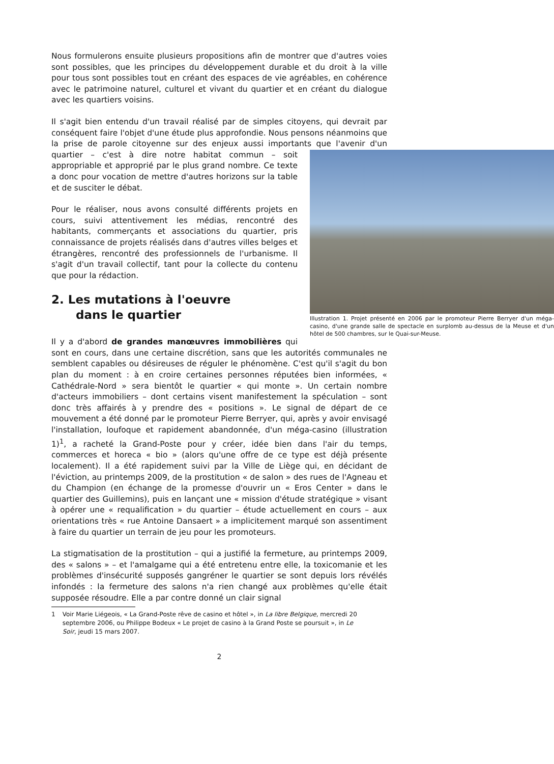Nous formulerons ensuite plusieurs propositions afin de montrer que d'autres voies sont possibles, que les principes du développement durable et du droit à la ville pour tous sont possibles tout en créant des espaces de vie agréables, en cohérence avec le patrimoine naturel, culturel et vivant du quartier et en créant du dialogue avec les quartiers voisins.
Il s'agit bien entendu d'un travail réalisé par de simples citoyens, qui devrait par conséquent faire l'objet d'une étude plus approfondie. Nous pensons néanmoins que la prise de parole citoyenne sur des enjeux aussi importants que l'avenir d'un Illustration 1. Projet présenté en 2006 par le promoteur Pierre Berryer d'un méga-casino, d'une grande salle de spectacle en surplomb au-dessus de la Meuse et d'un hôtel de 500 chambres, sur le Quai-sur-Meuse. quartier – c'est à dire notre habitat commun – soit appropriable et approprié par le plus grand nombre. Ce texte a donc pour vocation de mettre d'autres horizons sur la table et de susciter le débat.
Pour le réaliser, nous avons consulté différents projets en cours, suivi attentivement les médias, rencontré des habitants, commerçants et associations du quartier, pris connaissance de projets réalisés dans d'autres villes belges et étrangères, rencontré des professionnels de l'urbanisme. Il s'agit d'un travail collectif, tant pour la collecte du contenu que pour la rédaction.
2. Les mutations à l'oeuvre
dans le quartier
Il y a d'abord de grandes manœuvres immobilières qui sont en cours, dans une certaine discrétion, sans que les autorités communales ne semblent capables ou désireuses de réguler le phénomène. C'est qu'il s'agit du bon plan du moment : à en croire certaines personnes réputées bien informées, « Cathédrale-Nord » sera bientôt le quartier « qui monte ». Un certain nombre d'acteurs immobiliers – dont certains visent manifestement la spéculation – sont donc très affairés à y prendre des « positions ». Le signal de départ de ce mouvement a été donné par le promoteur Pierre Berryer, qui, après y avoir envisagé l'installation, loufoque et rapidement abandonnée, d'un méga-casino (illustration 1)<sup>1</sup>, a racheté la Grand-Poste pour y créer, idée bien dans l'air du temps, commerces et horeca « bio » (alors qu'une offre de ce type est déjà présente localement). Il a été rapidement suivi par la Ville de Liège qui, en décidant de l'éviction, au printemps 2009, de la prostitution « de salon » des rues de l'Agneau et du Champion (en échange de la promesse d'ouvrir un « Eros Center » dans le quartier des Guillemins), puis en lançant une « mission d'étude stratégique » visant à opérer une « requalification » du quartier – étude actuellement en cours – aux orientations très « rue Antoine Dansaert » a implicitement marqué son assentiment à faire du quartier un terrain de jeu pour les promoteurs.
La stigmatisation de la prostitution – qui a justifié la fermeture, au printemps 2009, des « salons » – et l'amalgame qui a été entretenu entre elle, la toxicomanie et les problèmes d'insécurité supposés gangréner le quartier se sont depuis lors révélés infondés : la fermeture des salons n'a rien changé aux problèmes qu'elle était supposée résoudre. Elle a par contre donné un clair signal
1 Voir Marie Liégeois, « La Grand-Poste rêve de casino et hôtel », in La libre Belgique, mercredi 20 septembre 2006, ou Philippe Bodeux « Le projet de casino à la Grand Poste se poursuit », in Le Soir, jeudi 15 mars 2007.
2